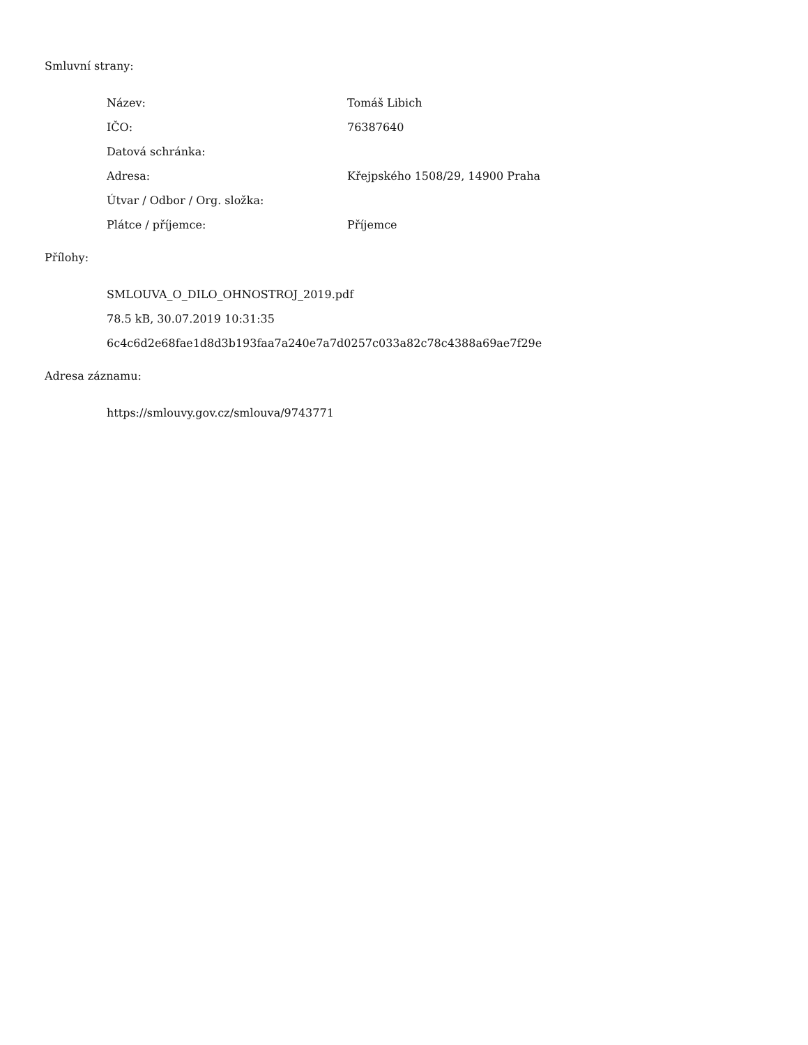Smluvní strany:
| Název: | Tomáš Libich |
| IČO: | 76387640 |
| Datová schránka: | |
| Adresa: | Křejpského 1508/29, 14900 Praha |
| Útvar / Odbor / Org. složka: | |
| Plátce / příjemce: | Příjemce |
Přílohy:
SMLOUVA_O_DILO_OHNOSTROJ_2019.pdf
78.5 kB, 30.07.2019 10:31:35
6c4c6d2e68fae1d8d3b193faa7a240e7a7d0257c033a82c78c4388a69ae7f29e
Adresa záznamu:
https://smlouvy.gov.cz/smlouva/9743771